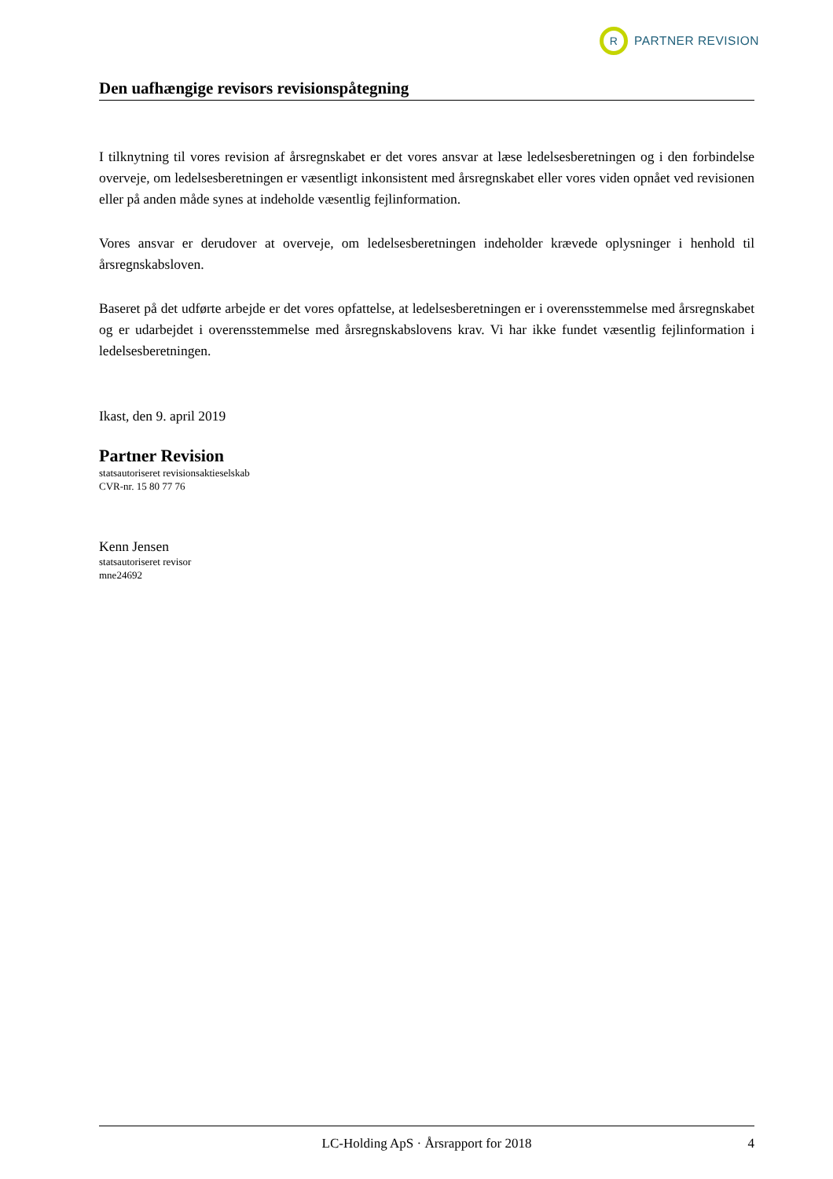R
PARTNER REVISION
Den uafhængige revisors revisionspåtegning
I tilknytning til vores revision af årsregnskabet er det vores ansvar at læse ledelsesberetningen og i den forbindelse overveje, om ledelsesberetningen er væsentligt inkonsistent med årsregnskabet eller vores viden opnået ved revisionen eller på anden måde synes at indeholde væsentlig fejlinformation.
Vores ansvar er derudover at overveje, om ledelsesberetningen indeholder krævede oplysninger i henhold til årsregnskabsloven.
Baseret på det udførte arbejde er det vores opfattelse, at ledelsesberetningen er i overensstemmelse med årsregnskabet og er udarbejdet i overensstemmelse med årsregnskabslovens krav. Vi har ikke fundet væsentlig fejlinformation i ledelsesberetningen.
Ikast, den 9. april 2019
Partner Revision
statsautoriseret revisionsaktieselskab
CVR-nr. 15 80 77 76
Kenn Jensen
statsautoriseret revisor
mne24692
LC-Holding ApS · Årsrapport for 2018 4